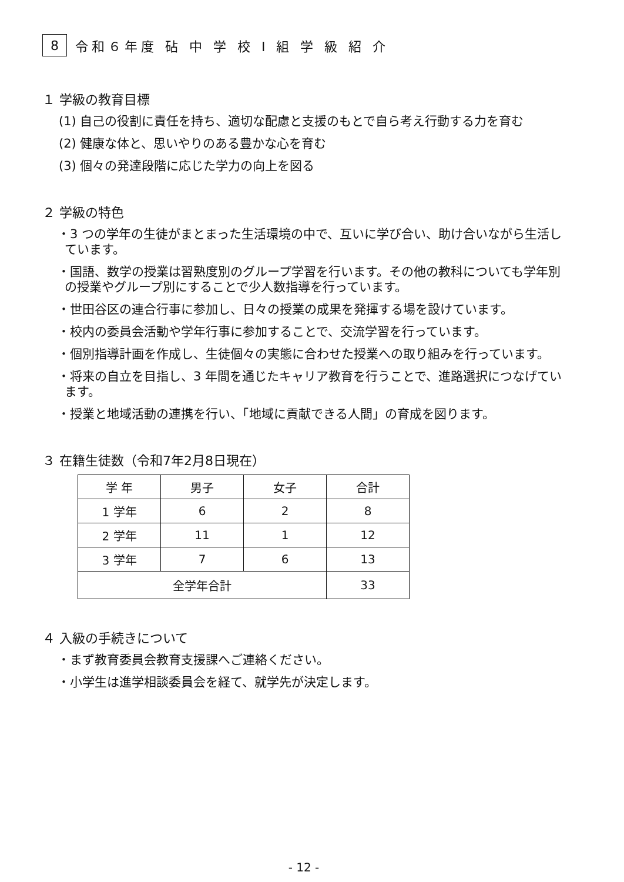8 令和６年度 砧 中 学 校 Ⅰ 組 学 級 紹 介
１ 学級の教育目標
(1) 自己の役割に責任を持ち、適切な配慮と支援のもとで自ら考え行動する力を育む
(2) 健康な体と、思いやりのある豊かな心を育む
(3) 個々の発達段階に応じた学力の向上を図る
２ 学級の特色
・3 つの学年の生徒がまとまった生活環境の中で、互いに学び合い、助け合いながら生活しています。
・国語、数学の授業は習熟度別のグループ学習を行います。その他の教科についても学年別の授業やグループ別にすることで少人数指導を行っています。
・世田谷区の連合行事に参加し、日々の授業の成果を発揮する場を設けています。
・校内の委員会活動や学年行事に参加することで、交流学習を行っています。
・個別指導計画を作成し、生徒個々の実態に合わせた授業への取り組みを行っています。
・将来の自立を目指し、3 年間を通じたキャリア教育を行うことで、進路選択につなげています。
・授業と地域活動の連携を行い、「地域に貢献できる人間」の育成を図ります。
３ 在籍生徒数（令和7年2月8日現在）
| 学 年 | 男子 | 女子 | 合計 |
| --- | --- | --- | --- |
| 1 学年 | 6 | 2 | 8 |
| 2 学年 | 11 | 1 | 12 |
| 3 学年 | 7 | 6 | 13 |
| 全学年合計 | | | 33 |
４ 入級の手続きについて
・まず教育委員会教育支援課へご連絡ください。
・小学生は進学相談委員会を経て、就学先が決定します。
- 12 -